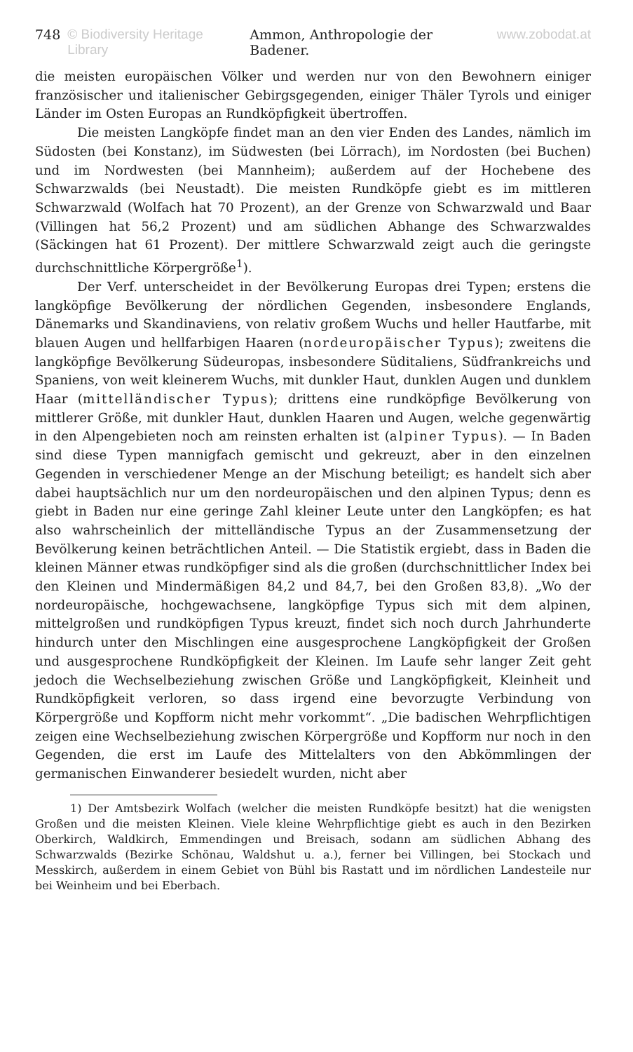748 © Biodiversity Heritage Library Ammon, Anthropologie der Badener. www.zobodat.at
die meisten europäischen Völker und werden nur von den Bewohnern einiger französischer und italienischer Gebirgsgegenden, einiger Thäler Tyrols und einiger Länder im Osten Europas an Rundköpfigkeit übertroffen.
Die meisten Langköpfe findet man an den vier Enden des Landes, nämlich im Südosten (bei Konstanz), im Südwesten (bei Lörrach), im Nordosten (bei Buchen) und im Nordwesten (bei Mannheim); außerdem auf der Hochebene des Schwarzwalds (bei Neustadt). Die meisten Rundköpfe giebt es im mittleren Schwarzwald (Wolfach hat 70 Prozent), an der Grenze von Schwarzwald und Baar (Villingen hat 56,2 Prozent) und am südlichen Abhange des Schwarzwaldes (Säckingen hat 61 Prozent). Der mittlere Schwarzwald zeigt auch die geringste durchschnittliche Körpergröße<sup>1</sup>).
Der Verf. unterscheidet in der Bevölkerung Europas drei Typen; erstens die langköpfige Bevölkerung der nördlichen Gegenden, insbesondere Englands, Dänemarks und Skandinaviens, von relativ großem Wuchs und heller Hautfarbe, mit blauen Augen und hellfarbigen Haaren (nordeuropäischer Typus); zweitens die langköpfige Bevölkerung Südeuropas, insbesondere Süditaliens, Südfrankreichs und Spaniens, von weit kleinerem Wuchs, mit dunkler Haut, dunklen Augen und dunklem Haar (mittelländischer Typus); drittens eine rundköpfige Bevölkerung von mittlerer Größe, mit dunkler Haut, dunklen Haaren und Augen, welche gegenwärtig in den Alpengebieten noch am reinsten erhalten ist (alpiner Typus). — In Baden sind diese Typen mannigfach gemischt und gekreuzt, aber in den einzelnen Gegenden in verschiedener Menge an der Mischung beteiligt; es handelt sich aber dabei hauptsächlich nur um den nordeuropäischen und den alpinen Typus; denn es giebt in Baden nur eine geringe Zahl kleiner Leute unter den Langköpfen; es hat also wahrscheinlich der mittelländische Typus an der Zusammensetzung der Bevölkerung keinen beträchtlichen Anteil. — Die Statistik ergiebt, dass in Baden die kleinen Männer etwas rundköpfiger sind als die großen (durchschnittlicher Index bei den Kleinen und Mindermäßigen 84,2 und 84,7, bei den Großen 83,8). „Wo der nordeuropäische, hochgewachsene, langköpfige Typus sich mit dem alpinen, mittelgroßen und rundköpfigen Typus kreuzt, findet sich noch durch Jahrhunderte hindurch unter den Mischlingen eine ausgesprochene Langköpfigkeit der Großen und ausgesprochene Rundköpfigkeit der Kleinen. Im Laufe sehr langer Zeit geht jedoch die Wechselbeziehung zwischen Größe und Langköpfigkeit, Kleinheit und Rundköpfigkeit verloren, so dass irgend eine bevorzugte Verbindung von Körpergröße und Kopfform nicht mehr vorkommt“. „Die badischen Wehrpflichtigen zeigen eine Wechselbeziehung zwischen Körpergröße und Kopfform nur noch in den Gegenden, die erst im Laufe des Mittelalters von den Abkömmlingen der germanischen Einwanderer besiedelt wurden, nicht aber
1) Der Amtsbezirk Wolfach (welcher die meisten Rundköpfe besitzt) hat die wenigsten Großen und die meisten Kleinen. Viele kleine Wehrpflichtige giebt es auch in den Bezirken Oberkirch, Waldkirch, Emmendingen und Breisach, sodann am südlichen Abhang des Schwarzwalds (Bezirke Schönau, Waldshut u. a.), ferner bei Villingen, bei Stockach und Messkirch, außerdem in einem Gebiet von Bühl bis Rastatt und im nördlichen Landesteile nur bei Weinheim und bei Eberbach.